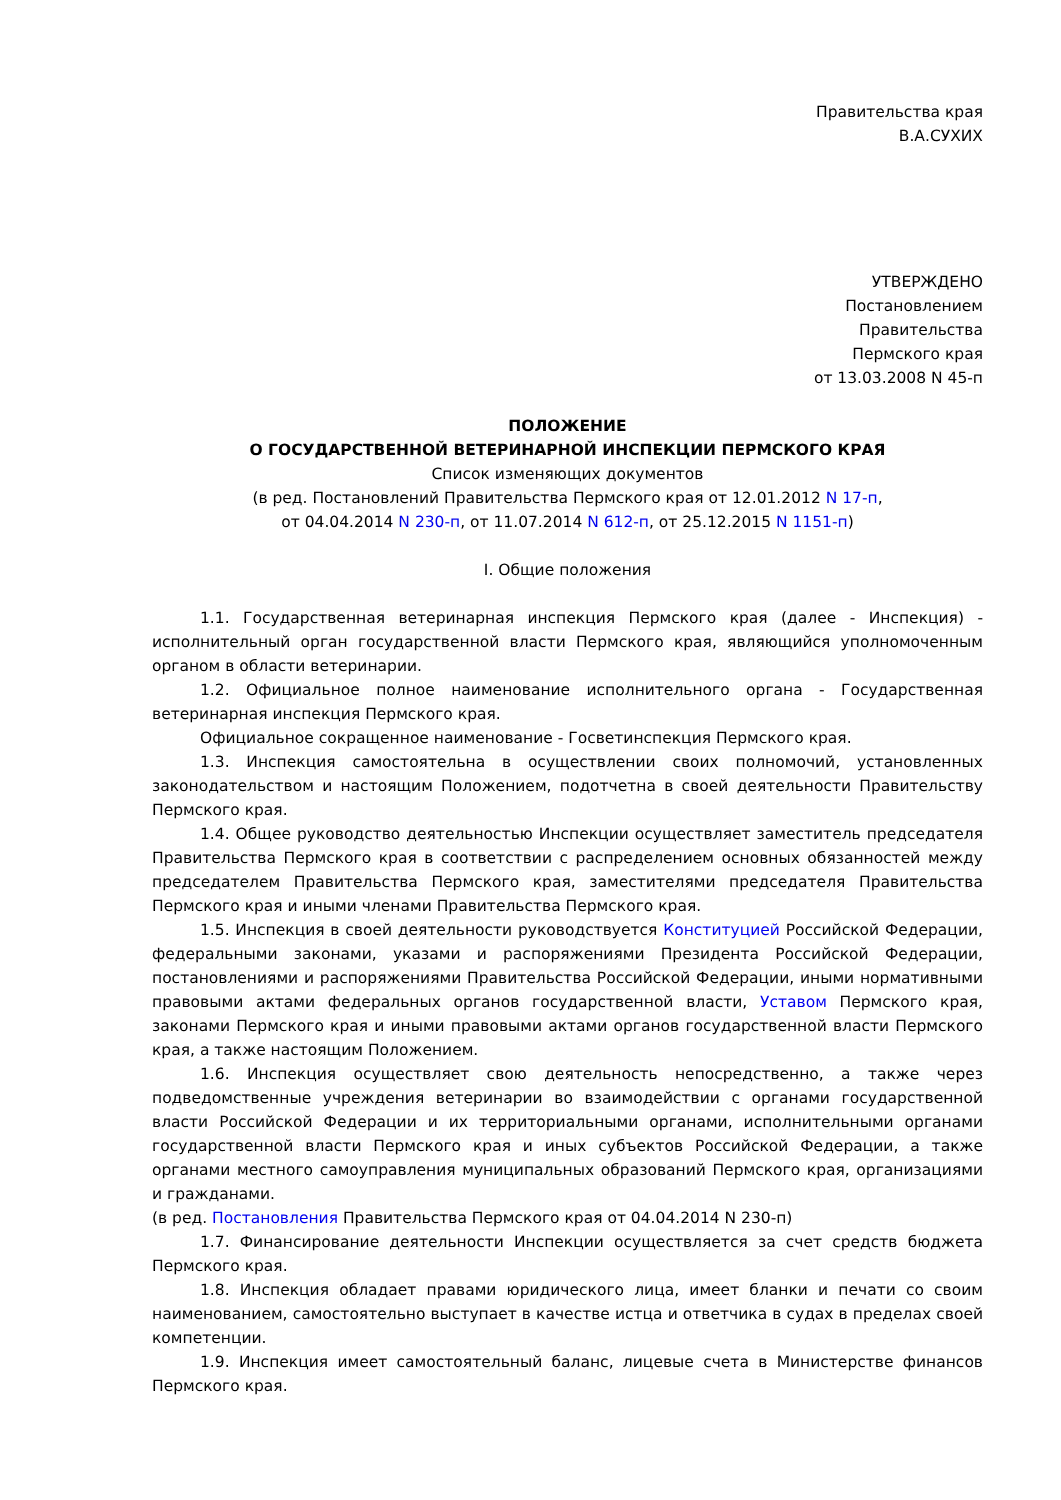Правительства края
В.А.СУХИХ
УТВЕРЖДЕНО
Постановлением
Правительства
Пермского края
от 13.03.2008 N 45-п
ПОЛОЖЕНИЕ
О ГОСУДАРСТВЕННОЙ ВЕТЕРИНАРНОЙ ИНСПЕКЦИИ ПЕРМСКОГО КРАЯ
Список изменяющих документов
(в ред. Постановлений Правительства Пермского края от 12.01.2012 N 17-п,
от 04.04.2014 N 230-п, от 11.07.2014 N 612-п, от 25.12.2015 N 1151-п)
I. Общие положения
1.1. Государственная ветеринарная инспекция Пермского края (далее - Инспекция) - исполнительный орган государственной власти Пермского края, являющийся уполномоченным органом в области ветеринарии.
1.2. Официальное полное наименование исполнительного органа - Государственная ветеринарная инспекция Пермского края.
Официальное сокращенное наименование - Госветинспекция Пермского края.
1.3. Инспекция самостоятельна в осуществлении своих полномочий, установленных законодательством и настоящим Положением, подотчетна в своей деятельности Правительству Пермского края.
1.4. Общее руководство деятельностью Инспекции осуществляет заместитель председателя Правительства Пермского края в соответствии с распределением основных обязанностей между председателем Правительства Пермского края, заместителями председателя Правительства Пермского края и иными членами Правительства Пермского края.
1.5. Инспекция в своей деятельности руководствуется Конституцией Российской Федерации, федеральными законами, указами и распоряжениями Президента Российской Федерации, постановлениями и распоряжениями Правительства Российской Федерации, иными нормативными правовыми актами федеральных органов государственной власти, Уставом Пермского края, законами Пермского края и иными правовыми актами органов государственной власти Пермского края, а также настоящим Положением.
1.6. Инспекция осуществляет свою деятельность непосредственно, а также через подведомственные учреждения ветеринарии во взаимодействии с органами государственной власти Российской Федерации и их территориальными органами, исполнительными органами государственной власти Пермского края и иных субъектов Российской Федерации, а также органами местного самоуправления муниципальных образований Пермского края, организациями и гражданами.
(в ред. Постановления Правительства Пермского края от 04.04.2014 N 230-п)
1.7. Финансирование деятельности Инспекции осуществляется за счет средств бюджета Пермского края.
1.8. Инспекция обладает правами юридического лица, имеет бланки и печати со своим наименованием, самостоятельно выступает в качестве истца и ответчика в судах в пределах своей компетенции.
1.9. Инспекция имеет самостоятельный баланс, лицевые счета в Министерстве финансов Пермского края.